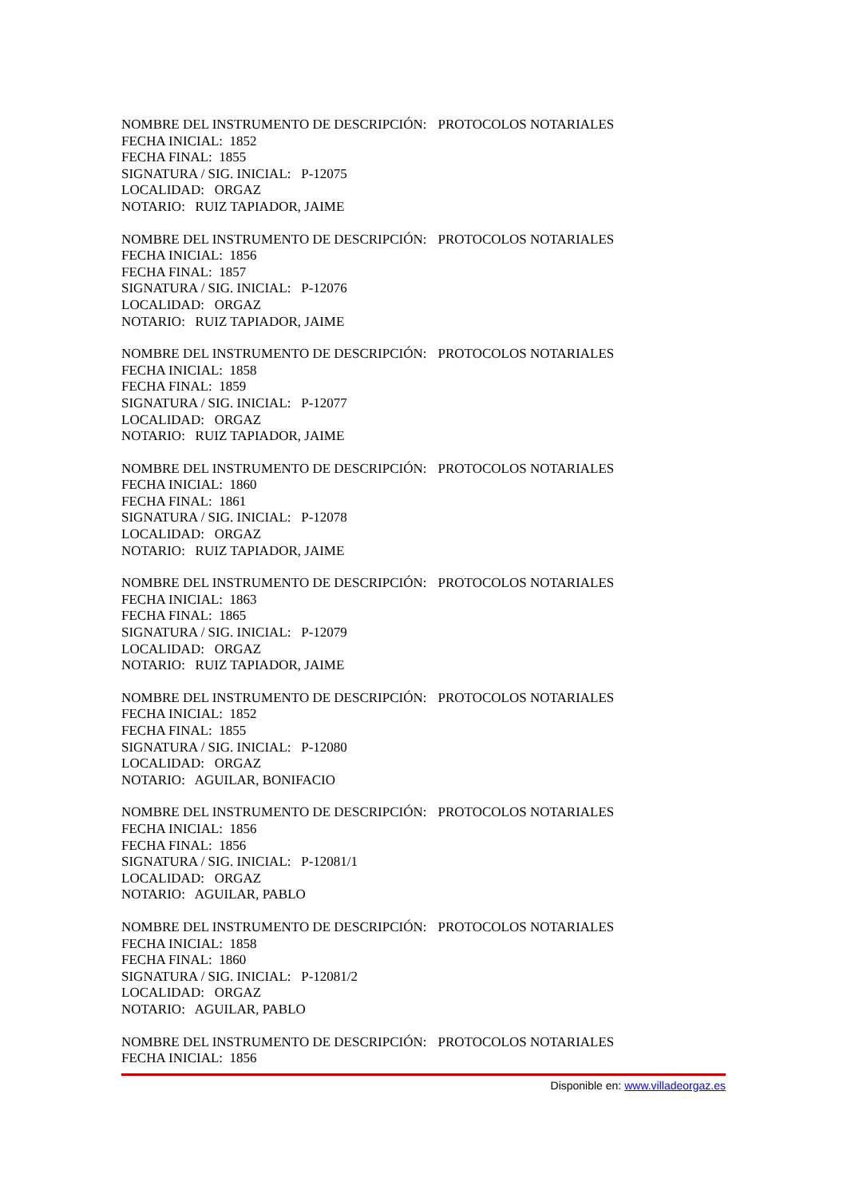NOMBRE DEL INSTRUMENTO DE DESCRIPCIÓN: PROTOCOLOS NOTARIALES
FECHA INICIAL: 1852
FECHA FINAL: 1855
SIGNATURA / SIG. INICIAL: P-12075
LOCALIDAD: ORGAZ
NOTARIO: RUIZ TAPIADOR, JAIME
NOMBRE DEL INSTRUMENTO DE DESCRIPCIÓN: PROTOCOLOS NOTARIALES
FECHA INICIAL: 1856
FECHA FINAL: 1857
SIGNATURA / SIG. INICIAL: P-12076
LOCALIDAD: ORGAZ
NOTARIO: RUIZ TAPIADOR, JAIME
NOMBRE DEL INSTRUMENTO DE DESCRIPCIÓN: PROTOCOLOS NOTARIALES
FECHA INICIAL: 1858
FECHA FINAL: 1859
SIGNATURA / SIG. INICIAL: P-12077
LOCALIDAD: ORGAZ
NOTARIO: RUIZ TAPIADOR, JAIME
NOMBRE DEL INSTRUMENTO DE DESCRIPCIÓN: PROTOCOLOS NOTARIALES
FECHA INICIAL: 1860
FECHA FINAL: 1861
SIGNATURA / SIG. INICIAL: P-12078
LOCALIDAD: ORGAZ
NOTARIO: RUIZ TAPIADOR, JAIME
NOMBRE DEL INSTRUMENTO DE DESCRIPCIÓN: PROTOCOLOS NOTARIALES
FECHA INICIAL: 1863
FECHA FINAL: 1865
SIGNATURA / SIG. INICIAL: P-12079
LOCALIDAD: ORGAZ
NOTARIO: RUIZ TAPIADOR, JAIME
NOMBRE DEL INSTRUMENTO DE DESCRIPCIÓN: PROTOCOLOS NOTARIALES
FECHA INICIAL: 1852
FECHA FINAL: 1855
SIGNATURA / SIG. INICIAL: P-12080
LOCALIDAD: ORGAZ
NOTARIO: AGUILAR, BONIFACIO
NOMBRE DEL INSTRUMENTO DE DESCRIPCIÓN: PROTOCOLOS NOTARIALES
FECHA INICIAL: 1856
FECHA FINAL: 1856
SIGNATURA / SIG. INICIAL: P-12081/1
LOCALIDAD: ORGAZ
NOTARIO: AGUILAR, PABLO
NOMBRE DEL INSTRUMENTO DE DESCRIPCIÓN: PROTOCOLOS NOTARIALES
FECHA INICIAL: 1858
FECHA FINAL: 1860
SIGNATURA / SIG. INICIAL: P-12081/2
LOCALIDAD: ORGAZ
NOTARIO: AGUILAR, PABLO
NOMBRE DEL INSTRUMENTO DE DESCRIPCIÓN: PROTOCOLOS NOTARIALES
FECHA INICIAL: 1856
Disponible en: www.villadeorgaz.es